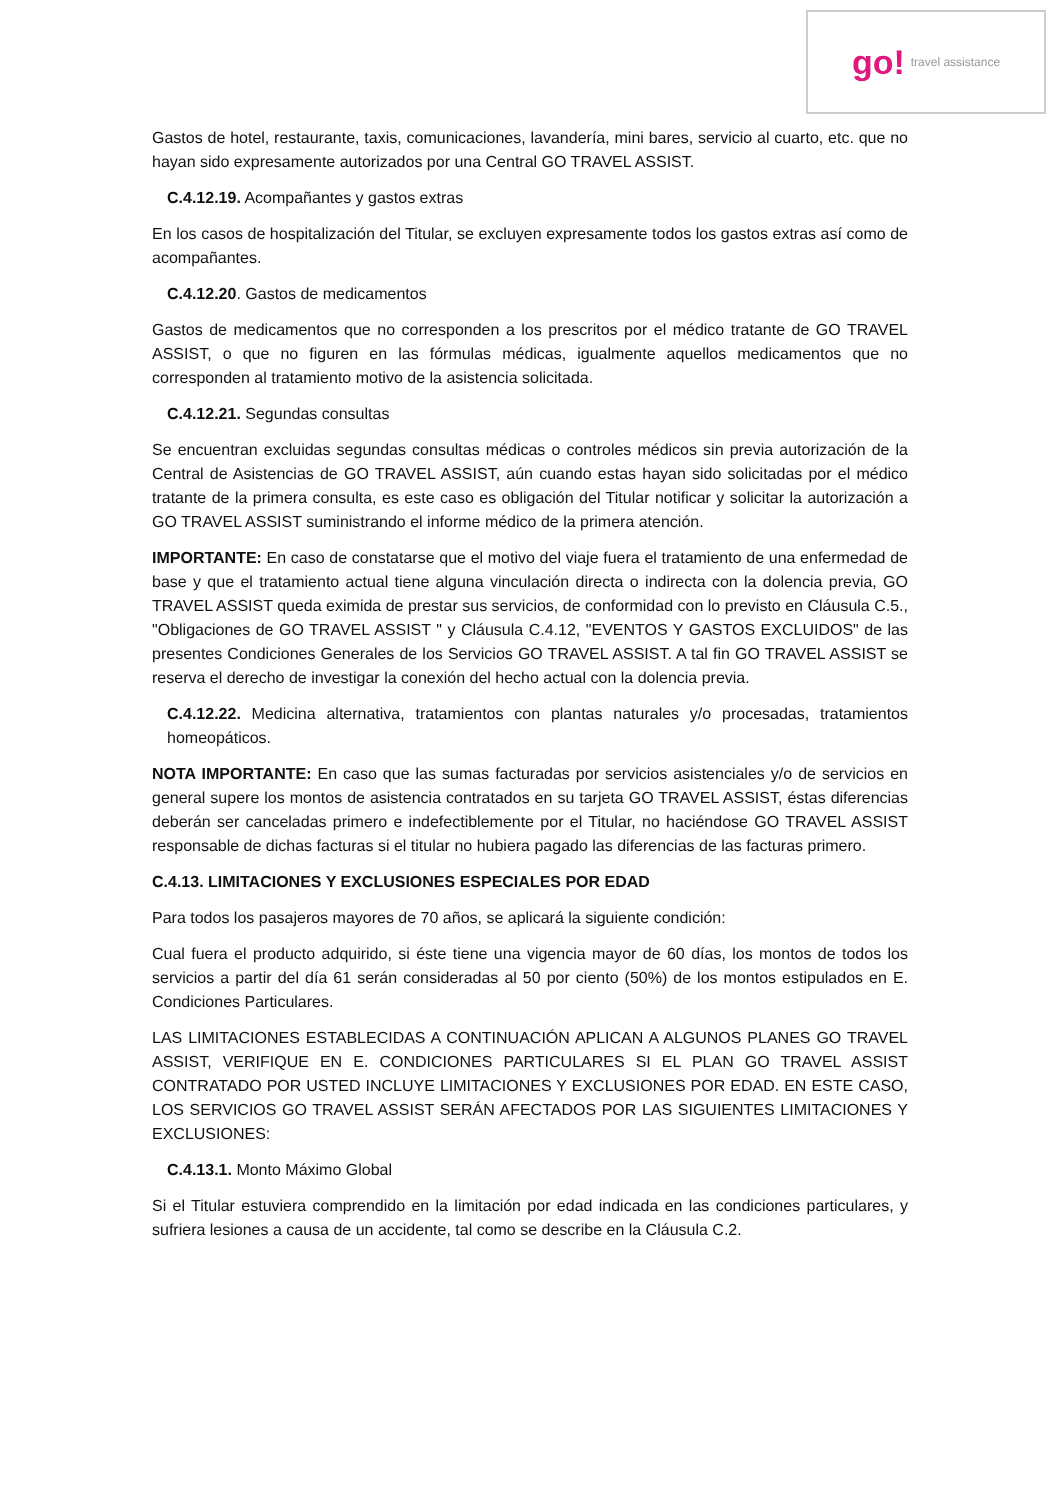go! travel assistance
Gastos de hotel, restaurante, taxis, comunicaciones, lavandería, mini bares, servicio al cuarto, etc. que no hayan sido expresamente autorizados por una Central GO TRAVEL ASSIST.
C.4.12.19. Acompañantes y gastos extras
En los casos de hospitalización del Titular, se excluyen expresamente todos los gastos extras así como de acompañantes.
C.4.12.20. Gastos de medicamentos
Gastos de medicamentos que no corresponden a los prescritos por el médico tratante de GO TRAVEL ASSIST, o que no figuren en las fórmulas médicas, igualmente aquellos medicamentos que no corresponden al tratamiento motivo de la asistencia solicitada.
C.4.12.21. Segundas consultas
Se encuentran excluidas segundas consultas médicas o controles médicos sin previa autorización de la Central de Asistencias de GO TRAVEL ASSIST, aún cuando estas hayan sido solicitadas por el médico tratante de la primera consulta, es este caso es obligación del Titular notificar y solicitar la autorización a GO TRAVEL ASSIST suministrando el informe médico de la primera atención.
IMPORTANTE: En caso de constatarse que el motivo del viaje fuera el tratamiento de una enfermedad de base y que el tratamiento actual tiene alguna vinculación directa o indirecta con la dolencia previa, GO TRAVEL ASSIST queda eximida de prestar sus servicios, de conformidad con lo previsto en Cláusula C.5., "Obligaciones de GO TRAVEL ASSIST " y Cláusula C.4.12, "EVENTOS Y GASTOS EXCLUIDOS" de las presentes Condiciones Generales de los Servicios GO TRAVEL ASSIST. A tal fin GO TRAVEL ASSIST se reserva el derecho de investigar la conexión del hecho actual con la dolencia previa.
C.4.12.22. Medicina alternativa, tratamientos con plantas naturales y/o procesadas, tratamientos homeopáticos.
NOTA IMPORTANTE: En caso que las sumas facturadas por servicios asistenciales y/o de servicios en general supere los montos de asistencia contratados en su tarjeta GO TRAVEL ASSIST, éstas diferencias deberán ser canceladas primero e indefectiblemente por el Titular, no haciéndose GO TRAVEL ASSIST responsable de dichas facturas si el titular no hubiera pagado las diferencias de las facturas primero.
C.4.13. LIMITACIONES Y EXCLUSIONES ESPECIALES POR EDAD
Para todos los pasajeros mayores de 70 años, se aplicará la siguiente condición:
Cual fuera el producto adquirido, si éste tiene una vigencia mayor de 60 días, los montos de todos los servicios a partir del día 61 serán consideradas al 50 por ciento (50%) de los montos estipulados en E. Condiciones Particulares.
LAS LIMITACIONES ESTABLECIDAS A CONTINUACIÓN APLICAN A ALGUNOS PLANES GO TRAVEL ASSIST, VERIFIQUE EN E. CONDICIONES PARTICULARES SI EL PLAN GO TRAVEL ASSIST CONTRATADO POR USTED INCLUYE LIMITACIONES Y EXCLUSIONES POR EDAD. EN ESTE CASO, LOS SERVICIOS GO TRAVEL ASSIST SERÁN AFECTADOS POR LAS SIGUIENTES LIMITACIONES Y EXCLUSIONES:
C.4.13.1. Monto Máximo Global
Si el Titular estuviera comprendido en la limitación por edad indicada en las condiciones particulares, y sufriera lesiones a causa de un accidente, tal como se describe en la Cláusula C.2.